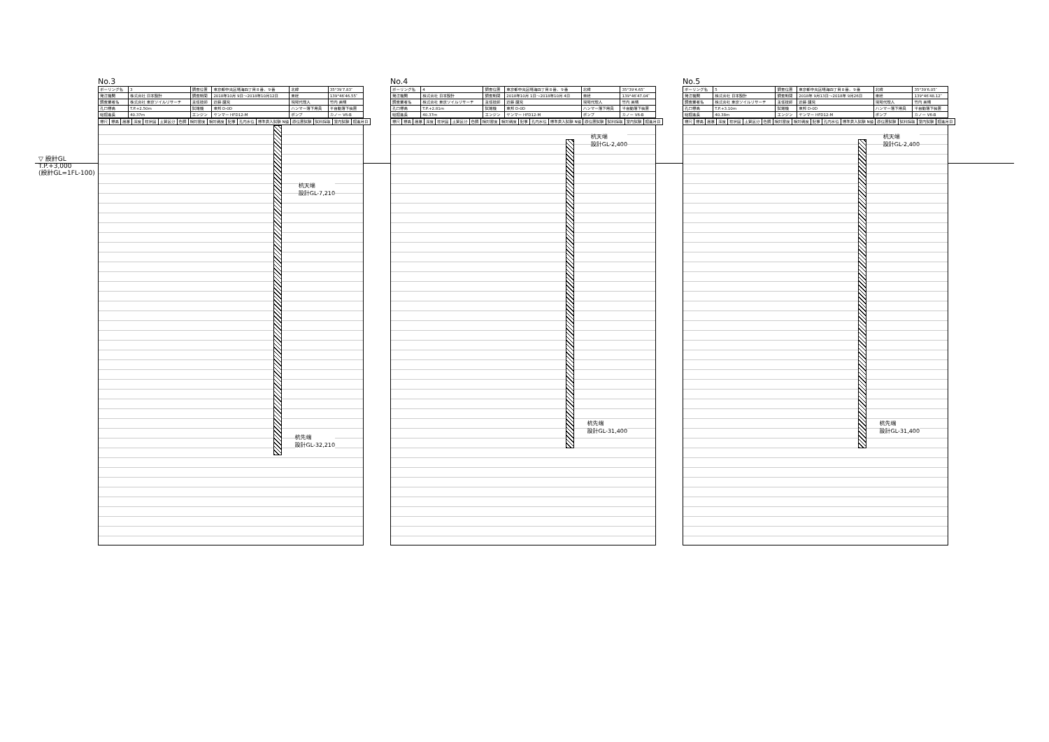▽ 設計GL
T.P.+3,000
(設計GL=1FL-100)
No.3
| ボーリング名 | 3 | 調査位置 | 東京都中央区晴海四丁目８番，９番 | 北緯 | 35°39′7.83″ |
| 発注機関 | 株式会社 日本設計 | 調査期間 | 2018年10月 9日～2018年10月12日 | 東経 | 139°46′46.55″ |
| 調査業者名 | 株式会社 東京ソイルリサーチ | 主任技師 | 近藤 龍児 | 現場代理人 | 竹内 美晴 |
| 孔口標高 | T.P.+2.50m | 試錐機 | 東邦 D-0D | ハンマー落下用具 | 半自動落下装置 |
| 総掘進長 | 40.37m | エンジン | ヤンマー HFD12-M | ポンプ | カノー V6-B |
| 標尺 | 標高 | 層厚 | 深度 | 柱状図 | 土質区分 | 色調 | 相対密度 | 相対稠度 | 記事 | 孔内水位 | 標準貫入試験 N値 | 原位置試験 | 試料採取 | 室内試験 | 掘進月日 |
| --- | --- | --- | --- | --- | --- | --- | --- | --- | --- | --- | --- | --- | --- | --- | --- |
杭天端
設計GL-7,210
杭先端
設計GL-32,210
No.4
| ボーリング名 | 4 | 調査位置 | 東京都中央区晴海四丁目８番，９番 | 北緯 | 35°39′4.65″ |
| 発注機関 | 株式会社 日本設計 | 調査期間 | 2018年10月 1日～2018年10月 4日 | 東経 | 139°46′47.04″ |
| 調査業者名 | 株式会社 東京ソイルリサーチ | 主任技師 | 近藤 龍児 | 現場代理人 | 竹内 美晴 |
| 孔口標高 | T.P.+2.81m | 試錐機 | 東邦 D-0D | ハンマー落下用具 | 半自動落下装置 |
| 総掘進長 | 40.37m | エンジン | ヤンマー HFD12-M | ポンプ | カノー V6-B |
| 標尺 | 標高 | 層厚 | 深度 | 柱状図 | 土質区分 | 色調 | 相対密度 | 相対稠度 | 記事 | 孔内水位 | 標準貫入試験 N値 | 原位置試験 | 試料採取 | 室内試験 | 掘進月日 |
| --- | --- | --- | --- | --- | --- | --- | --- | --- | --- | --- | --- | --- | --- | --- | --- |
杭天端
設計GL-2,400
杭先端
設計GL-31,400
No.5
| ボーリング名 | 5 | 調査位置 | 東京都中央区晴海四丁目８番，９番 | 北緯 | 35°39′6.05″ |
| 発注機関 | 株式会社 日本設計 | 調査期間 | 2018年 9月13日～2018年 9月26日 | 東経 | 139°46′48.12″ |
| 調査業者名 | 株式会社 東京ソイルリサーチ | 主任技師 | 近藤 龍児 | 現場代理人 | 竹内 美晴 |
| 孔口標高 | T.P.+3.10m | 試錐機 | 東邦 D-0D | ハンマー落下用具 | 半自動落下装置 |
| 総掘進長 | 40.38m | エンジン | ヤンマー HFD12-M | ポンプ | カノー V6-B |
| 標尺 | 標高 | 層厚 | 深度 | 柱状図 | 土質区分 | 色調 | 相対密度 | 相対稠度 | 記事 | 孔内水位 | 標準貫入試験 N値 | 原位置試験 | 試料採取 | 室内試験 | 掘進月日 |
| --- | --- | --- | --- | --- | --- | --- | --- | --- | --- | --- | --- | --- | --- | --- | --- |
杭天端
設計GL-2,400
杭先端
設計GL-31,400